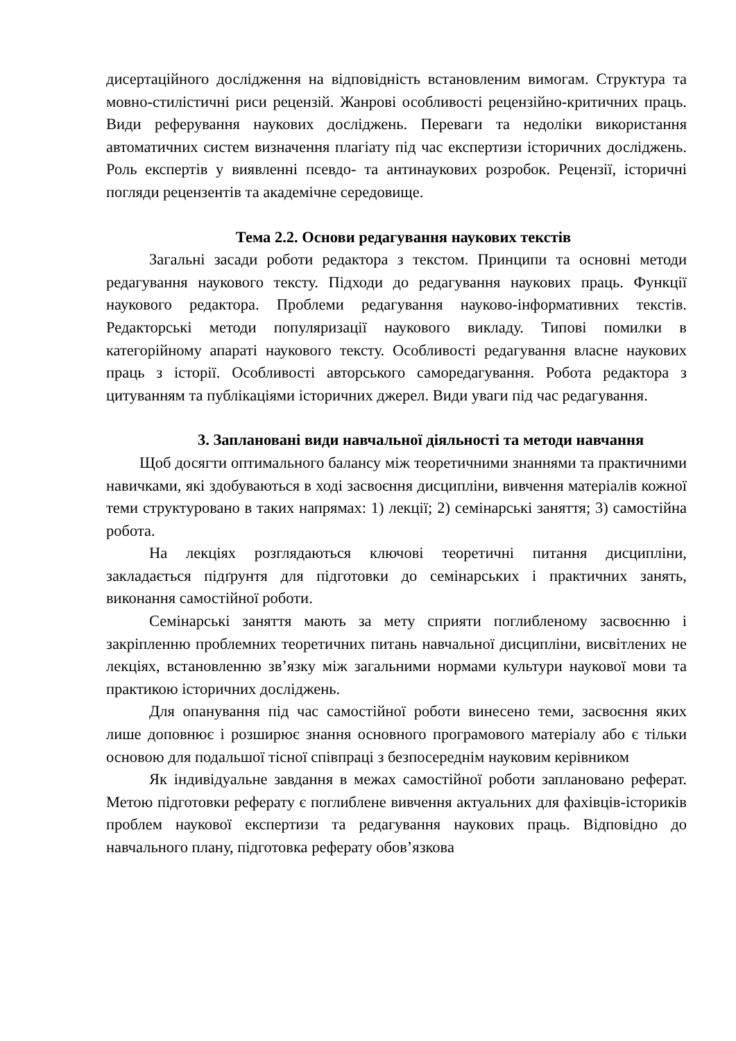дисертаційного дослідження на відповідність встановленим вимогам. Структура та мовно-стилістичні риси рецензій. Жанрові особливості рецензійно-критичних праць. Види реферування наукових досліджень. Переваги та недоліки використання автоматичних систем визначення плагіату під час експертизи історичних досліджень. Роль експертів у виявленні псевдо- та антинаукових розробок. Рецензії, історичні погляди рецензентів та академічне середовище.
Тема 2.2. Основи редагування наукових текстів
Загальні засади роботи редактора з текстом. Принципи та основні методи редагування наукового тексту. Підходи до редагування наукових праць. Функції наукового редактора. Проблеми редагування науково-інформативних текстів. Редакторські методи популяризації наукового викладу. Типові помилки в категорійному апараті наукового тексту. Особливості редагування власне наукових праць з історії. Особливості авторського саморедагування. Робота редактора з цитуванням та публікаціями історичних джерел. Види уваги під час редагування.
3. Заплановані види навчальної діяльності та методи навчання
Щоб досягти оптимального балансу між теоретичними знаннями та практичними навичками, які здобуваються в ході засвоєння дисципліни, вивчення матеріалів кожної теми структуровано в таких напрямах: 1) лекції; 2) семінарські заняття; 3) самостійна робота.
На лекціях розглядаються ключові теоретичні питання дисципліни, закладається підґрунтя для підготовки до семінарських і практичних занять, виконання самостійної роботи.
Семінарські заняття мають за мету сприяти поглибленому засвоєнню і закріпленню проблемних теоретичних питань навчальної дисципліни, висвітлених не лекціях, встановленню зв’язку між загальними нормами культури наукової мови та практикою історичних досліджень.
Для опанування під час самостійної роботи винесено теми, засвоєння яких лише доповнює і розширює знання основного програмового матеріалу або є тільки основою для подальшої тісної співпраці з безпосереднім науковим керівником
Як індивідуальне завдання в межах самостійної роботи заплановано реферат. Метою підготовки реферату є поглиблене вивчення актуальних для фахівців-істориків проблем наукової експертизи та редагування наукових праць. Відповідно до навчального плану, підготовка реферату обов’язкова